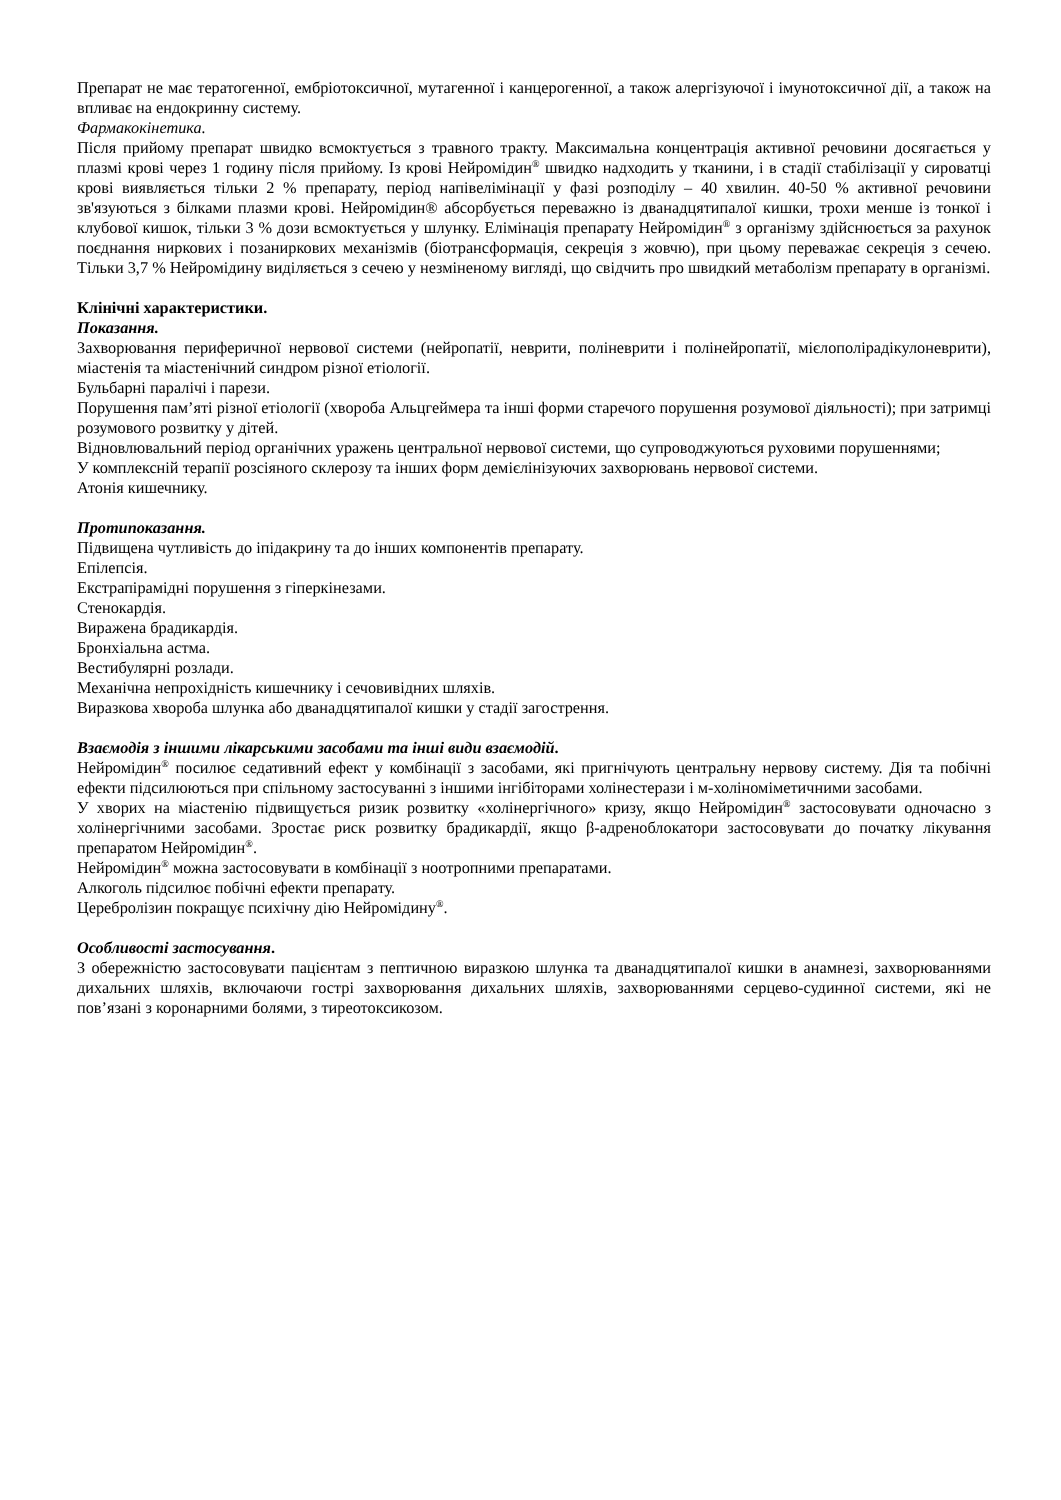Препарат не має тератогенної, ембріотоксичної, мутагенної і канцерогенної, а також алергізуючої і імунотоксичної дії, а також на впливає на ендокринну систему.
Фармакокінетика.
Після прийому препарат швидко всмоктується з травного тракту. Максимальна концентрація активної речовини досягається у плазмі крові через 1 годину після прийому. Із крові Нейромідин<sup>®</sup> швидко надходить у тканини, і в стадії стабілізації у сироватці крові виявляється тільки 2 % препарату, період напівелімінації у фазі розподілу – 40 хвилин. 40-50 % активної речовини зв'язуються з білками плазми крові. Нейромідин® абсорбується переважно із дванадцятипалої кишки, трохи менше із тонкої і клубової кишок, тільки 3 % дози всмоктується у шлунку. Елімінація препарату Нейромідин<sup>®</sup> з організму здійснюється за рахунок поєднання ниркових і позаниркових механізмів (біотрансформація, секреція з жовчю), при цьому переважає секреція з сечею. Тільки 3,7 % Нейромідину виділяється з сечею у незміненому вигляді, що свідчить про швидкий метаболізм препарату в організмі.
Клінічні характеристики.
Показання.
Захворювання периферичної нервової системи (нейропатії, неврити, поліневрити і полінейропатії, мієлополірадікулоневрити), міастенія та міастенічний синдром різної етіології.
Бульбарні паралічі і парези.
Порушення пам’яті різної етіології (хвороба Альцгеймера та інші форми старечого порушення розумової діяльності); при затримці розумового розвитку у дітей.
Відновлювальний період органічних уражень центральної нервової системи, що супроводжуються руховими порушеннями;
У комплексній терапії розсіяного склерозу та інших форм демієлінізуючих захворювань нервової системи.
Атонія кишечнику.
Протипоказання.
Підвищена чутливість до іпідакрину та до інших компонентів препарату.
Епілепсія.
Екстрапірамідні порушення з гіперкінезами.
Стенокардія.
Виражена брадикардія.
Бронхіальна астма.
Вестибулярні розлади.
Механічна непрохідність кишечнику і сечовивідних шляхів.
Виразкова хвороба шлунка або дванадцятипалої кишки у стадії загострення.
Взаємодія з іншими лікарськими засобами та інші види взаємодій.
Нейромідин<sup>®</sup> посилює седативний ефект у комбінації з засобами, які пригнічують центральну нервову систему. Дія та побічні ефекти підсилюються при спільному застосуванні з іншими інгібіторами холінестерази і м-холіноміметичними засобами.
У хворих на міастенію підвищується ризик розвитку «холінергічного» кризу, якщо Нейромідин<sup>®</sup> застосовувати одночасно з холінергічними засобами. Зростає риск розвитку брадикардії, якщо β-адреноблокатори застосовувати до початку лікування препаратом Нейромідин<sup>®</sup>.
Нейромідин<sup>®</sup> можна застосовувати в комбінації з ноотропними препаратами.
Алкоголь підсилює побічні ефекти препарату.
Церебролізин покращує психічну дію Нейромідину<sup>®</sup>.
Особливості застосування.
З обережністю застосовувати пацієнтам з пептичною виразкою шлунка та дванадцятипалої кишки в анамнезі, захворюваннями дихальних шляхів, включаючи гострі захворювання дихальних шляхів, захворюваннями серцево-судинної системи, які не пов’язані з коронарними болями, з тиреотоксикозом.